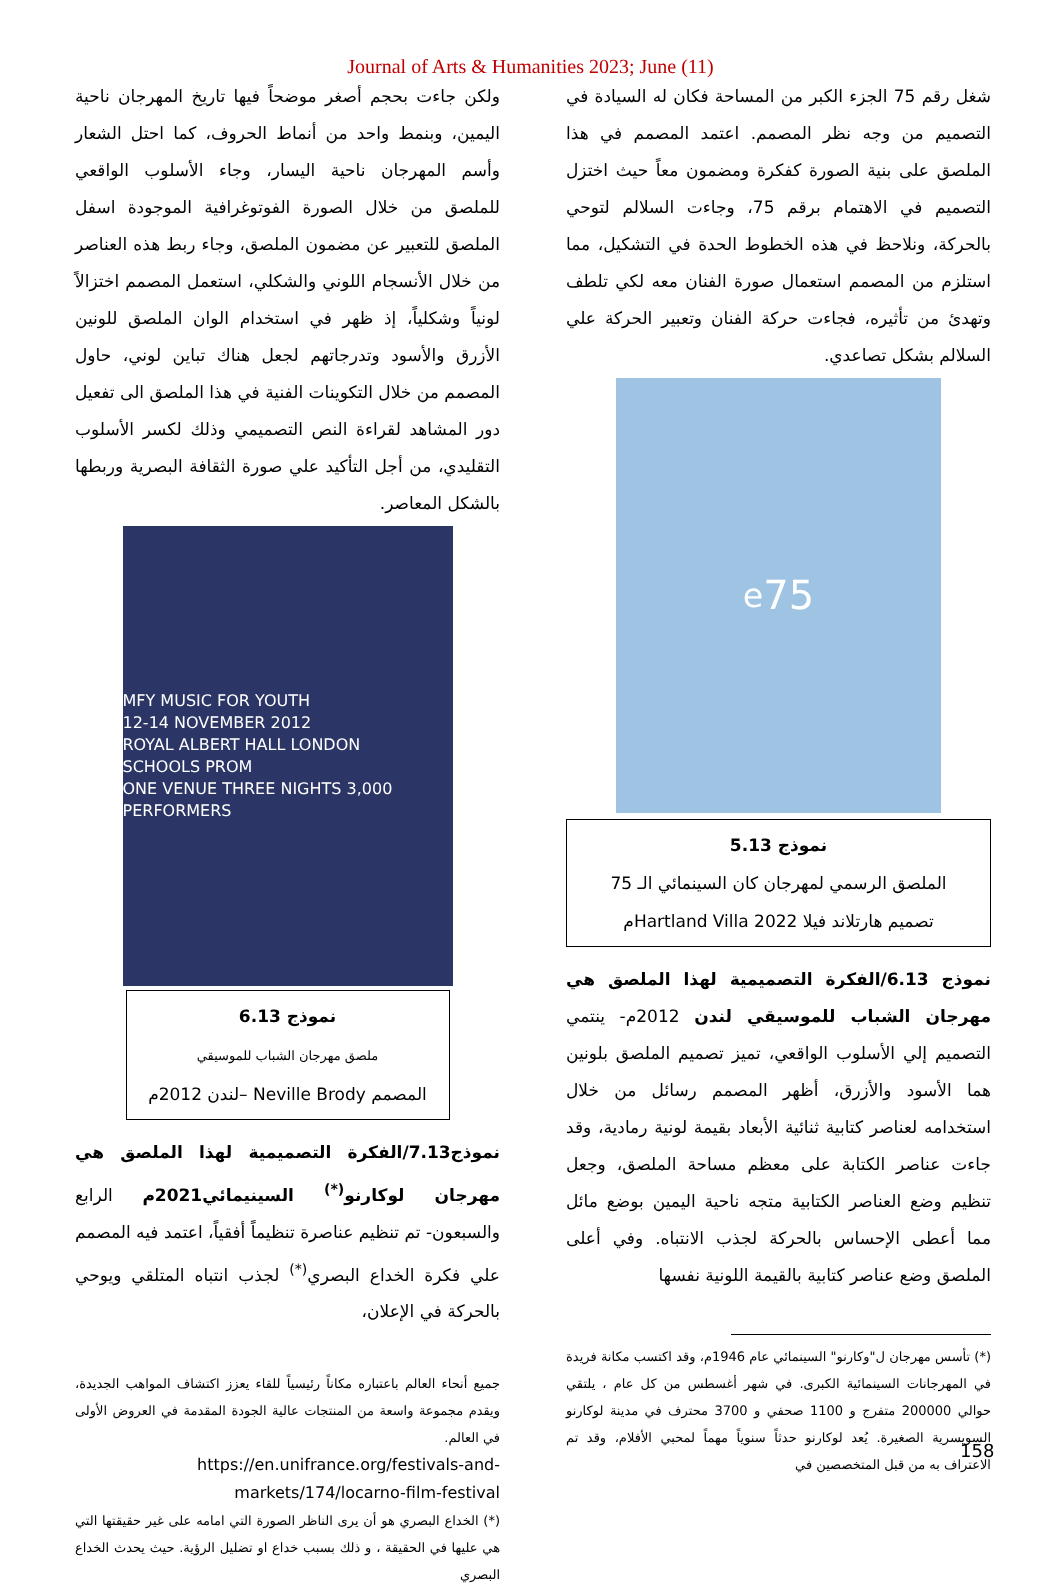Journal of Arts & Humanities 2023; June (11)
شغل رقم 75 الجزء الكبر من المساحة فكان له السيادة في التصميم من وجه نظر المصمم. اعتمد المصمم في هذا الملصق على بنية الصورة كفكرة ومضمون معاً حيث اختزل التصميم في الاهتمام برقم 75، وجاءت السلالم لتوحي بالحركة، ونلاحظ في هذه الخطوط الحدة في التشكيل، مما استلزم من المصمم استعمال صورة الفنان معه لكي تلطف وتهدئ من تأثيره، فجاءت حركة الفنان وتعبير الحركة علي السلالم بشكل تصاعدي.
75<sup>e</sup>
نموذج 5.13
الملصق الرسمي لمهرجان كان السينمائي الـ 75
تصميم هارتلاند فيلا Hartland Villa 2022م
نموذج 6.13/الفكرة التصميمية لهذا الملصق هي مهرجان الشباب للموسيقي لندن 2012م- ينتمي التصميم إلي الأسلوب الواقعي، تميز تصميم الملصق بلونين هما الأسود والأزرق، أظهر المصمم رسائل من خلال استخدامه لعناصر كتابية ثنائية الأبعاد بقيمة لونية رمادية، وقد جاءت عناصر الكتابة على معظم مساحة الملصق، وجعل تنظيم وضع العناصر الكتابية متجه ناحية اليمين بوضع مائل مما أعطى الإحساس بالحركة لجذب الانتباه. وفي أعلى الملصق وضع عناصر كتابية بالقيمة اللونية نفسها
(*) تأسس مهرجان ل"وكارنو" السينمائي عام 1946م، وقد اكتسب مكانة فريدة في المهرجانات السينمائية الكبرى. في شهر أغسطس من كل عام ، يلتقي حوالي 200000 متفرج و 1100 صحفي و 3700 محترف في مدينة لوكارنو السويسرية الصغيرة. يُعد لوكارنو حدثاً سنوياً مهماً لمحبي الأفلام، وقد تم الاعتراف به من قبل المتخصصين في
ولكن جاءت بحجم أصغر موضحاً فيها تاريخ المهرجان ناحية اليمين، وبنمط واحد من أنماط الحروف، كما احتل الشعار وأسم المهرجان ناحية اليسار، وجاء الأسلوب الواقعي للملصق من خلال الصورة الفوتوغرافية الموجودة اسفل الملصق للتعبير عن مضمون الملصق، وجاء ربط هذه العناصر من خلال الأنسجام اللوني والشكلي، استعمل المصمم اختزالاً لونياً وشكلياً، إذ ظهر في استخدام الوان الملصق للونين الأزرق والأسود وتدرجاتهم لجعل هناك تباين لوني، حاول المصمم من خلال التكوينات الفنية في هذا الملصق الى تفعيل دور المشاهد لقراءة النص التصميمي وذلك لكسر الأسلوب التقليدي، من أجل التأكيد علي صورة الثقافة البصرية وربطها بالشكل المعاصر.
MFY MUSIC FOR YOUTH
12-14 NOVEMBER 2012
ROYAL ALBERT HALL LONDON
SCHOOLS PROM
ONE VENUE THREE NIGHTS 3,000 PERFORMERS
نموذج 6.13
ملصق مهرجان الشباب للموسيقي
المصمم Neville Brody –لندن 2012م
نموذج7.13/الفكرة التصميمية لهذا الملصق هي مهرجان لوكارنو<sup>(*)</sup> السينيمائي2021م الرابع والسبعون- تم تنظيم عناصرة تنظيماً أفقياً، اعتمد فيه المصمم علي فكرة الخداع البصري<sup>(*)</sup> لجذب انتباه المتلقي ويوحي بالحركة في الإعلان،
جميع أنحاء العالم باعتباره مكاناً رئيسياً للقاء يعزز اكتشاف المواهب الجديدة، ويقدم مجموعة واسعة من المنتجات عالية الجودة المقدمة في العروض الأولى في العالم.
https://en.unifrance.org/festivals-and-markets/174/locarno-film-festival
(*) الخداع البصري هو أن يرى الناظر الصورة التي امامه على غير حقيقتها التي هي عليها في الحقيقة ، و ذلك بسبب خداع او تضليل الرؤية. حيث يحدث الخداع البصري
158